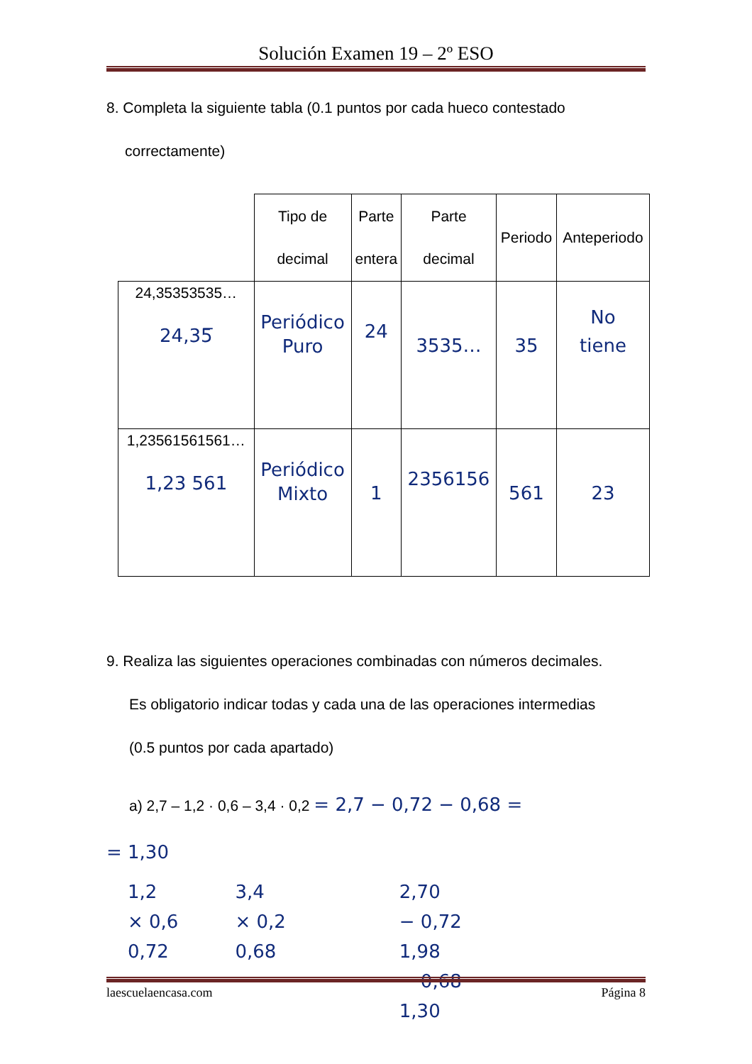Solución Examen 19 – 2º ESO
8. Completa la siguiente tabla (0.1 puntos por cada hueco contestado
correctamente)
| | Tipo de decimal | Parte entera | Parte decimal | Periodo | Anteperiodo |
| 24,35353535… 24,35̅ | Periódico Puro | 24 | 3535… | 35 | No tiene |
| 1,23561561561… 1,23 561 | Periódico Mixto | 1 | 2356156 | 561 | 23 |
9. Realiza las siguientes operaciones combinadas con números decimales.
Es obligatorio indicar todas y cada una de las operaciones intermedias
(0.5 puntos por cada apartado)
a) 2,7 – 1,2 · 0,6 – 3,4 · 0,2 = 2,7 − 0,72 − 0,68 =
= 1,30
1,2
× 0,6
0,72
3,4
× 0,2
0,68
2,70
− 0,72
1,98
− 0,68
1,30
laescuelaencasa.com Página 8